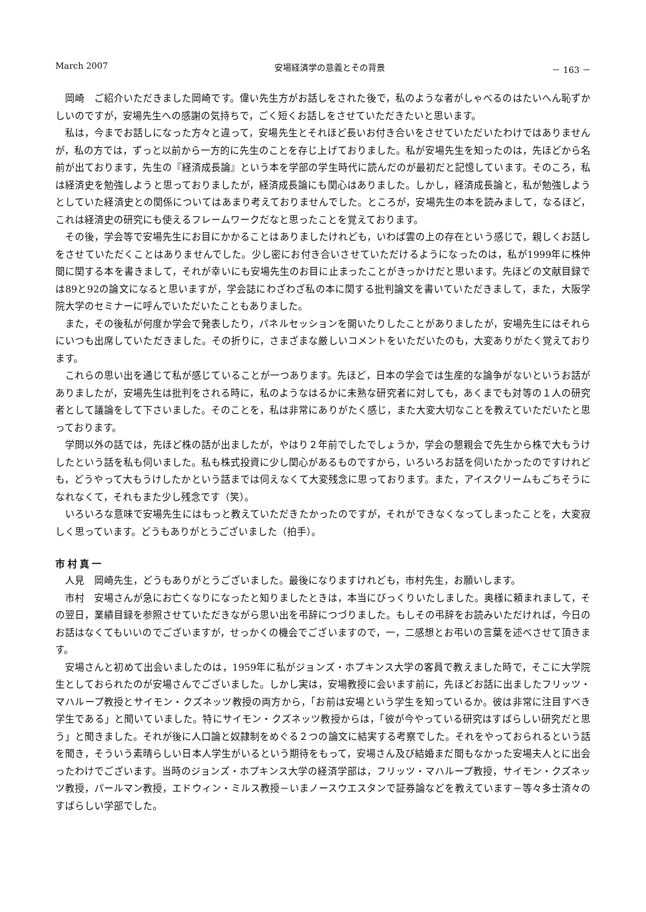March 2007 安場経済学の意義とその背景 － 163 －
岡崎　ご紹介いただきました岡崎です。偉い先生方がお話しをされた後で，私のような者がしゃべるのはたいへん恥ずかしいのですが，安場先生への感謝の気持ちで，ごく短くお話しをさせていただきたいと思います。
私は，今までお話しになった方々と違って，安場先生とそれほど長いお付き合いをさせていただいたわけではありませんが，私の方では，ずっと以前から一方的に先生のことを存じ上げておりました。私が安場先生を知ったのは，先ほどから名前が出ております，先生の『経済成長論』という本を学部の学生時代に読んだのが最初だと記憶しています。そのころ，私は経済史を勉強しようと思っておりましたが，経済成長論にも関心はありました。しかし，経済成長論と，私が勉強しようとしていた経済史との関係についてはあまり考えておりませんでした。ところが，安場先生の本を読みまして，なるほど，これは経済史の研究にも使えるフレームワークだなと思ったことを覚えております。
その後，学会等で安場先生にお目にかかることはありましたけれども，いわば雲の上の存在という感じで，親しくお話しをさせていただくことはありませんでした。少し密にお付き合いさせていただけるようになったのは，私が1999年に株仲間に関する本を書きまして，それが幸いにも安場先生のお目に止まったことがきっかけだと思います。先ほどの文献目録では89と92の論文になると思いますが，学会誌にわざわざ私の本に関する批判論文を書いていただきまして，また，大阪学院大学のセミナーに呼んでいただいたこともありました。
また，その後私が何度か学会で発表したり，パネルセッションを開いたりしたことがありましたが，安場先生にはそれらにいつも出席していただきました。その折りに，さまざまな厳しいコメントをいただいたのも，大変ありがたく覚えております。
これらの思い出を通じて私が感じていることが一つあります。先ほど，日本の学会では生産的な論争がないというお話がありましたが，安場先生は批判をされる時に，私のようなはるかに未熟な研究者に対しても，あくまでも対等の１人の研究者として議論をして下さいました。そのことを，私は非常にありがたく感じ，また大変大切なことを教えていただいたと思っております。
学問以外の話では，先ほど株の話が出ましたが，やはり２年前でしたでしょうか，学会の懇親会で先生から株で大もうけしたという話を私も伺いました。私も株式投資に少し関心があるものですから，いろいろお話を伺いたかったのですけれども，どうやって大もうけしたかという話までは伺えなくて大変残念に思っております。また，アイスクリームもごちそうになれなくて，それもまた少し残念です（笑）。
いろいろな意味で安場先生にはもっと教えていただきたかったのですが，それができなくなってしまったことを，大変寂しく思っています。どうもありがとうございました（拍手）。
市村真一
人見　岡崎先生，どうもありがとうございました。最後になりますけれども，市村先生，お願いします。
市村　安場さんが急にお亡くなりになったと知りましたときは，本当にびっくりいたしました。奥様に頼まれまして，その翌日，業績目録を参照させていただきながら思い出を弔辞につづりました。もしその弔辞をお読みいただければ，今日のお話はなくてもいいのでございますが，せっかくの機会でございますので，一，二感想とお弔いの言葉を述べさせて頂きます。
安場さんと初めて出会いましたのは，1959年に私がジョンズ・ホプキンス大学の客員で教えました時で，そこに大学院生としておられたのが安場さんでございました。しかし実は，安場教授に会います前に，先ほどお話に出ましたフリッツ・マハループ教授とサイモン・クズネッツ教授の両方から，「お前は安場という学生を知っているか。彼は非常に注目すべき学生である」と聞いていました。特にサイモン・クズネッツ教授からは，「彼が今やっている研究はすばらしい研究だと思う」と聞きました。それが後に人口論と奴隷制をめぐる２つの論文に結実する考察でした。それをやっておられるという話を聞き，そういう素晴らしい日本人学生がいるという期待をもって，安場さん及び結婚まだ間もなかった安場夫人とに出会ったわけでございます。当時のジョンズ・ホプキンス大学の経済学部は，フリッツ・マハループ教授，サイモン・クズネッツ教授，パールマン教授，エドウィン・ミルス教授－いまノースウエスタンで証券論などを教えています－等々多士済々のすばらしい学部でした。